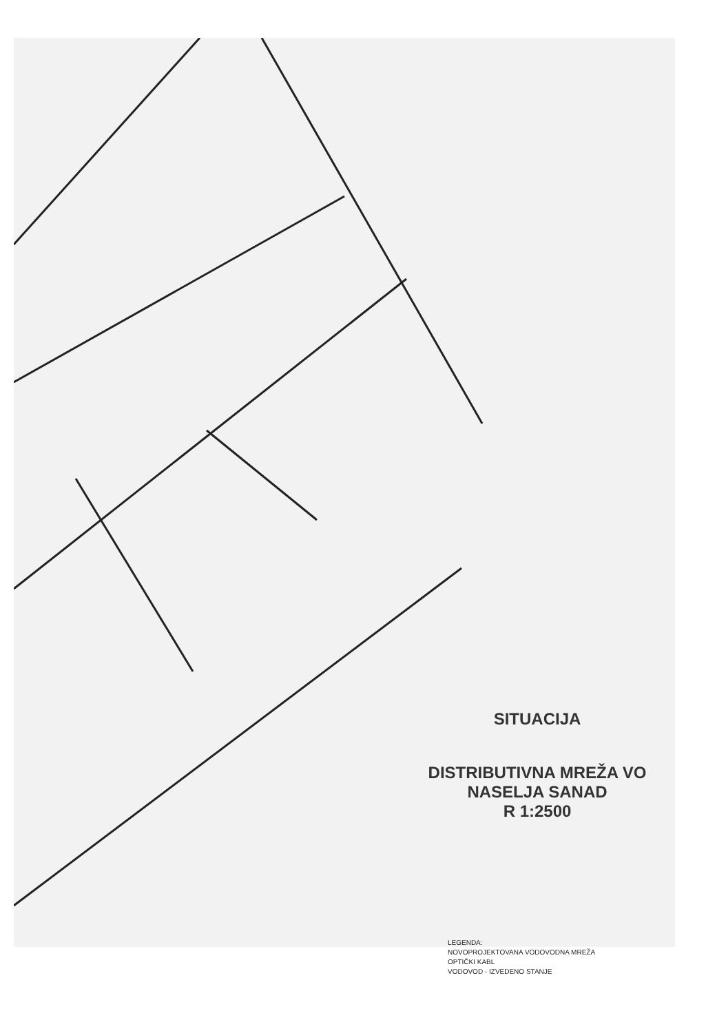SITUACIJA
DISTRIBUTIVNA MREŽA VO
NASELJA SANAD
R 1:2500
LEGENDA:
NOVOPROJEKTOVANA VODOVODNA MREŽA
OPTIČKI KABL
VODOVOD - IZVEDENO STANJE